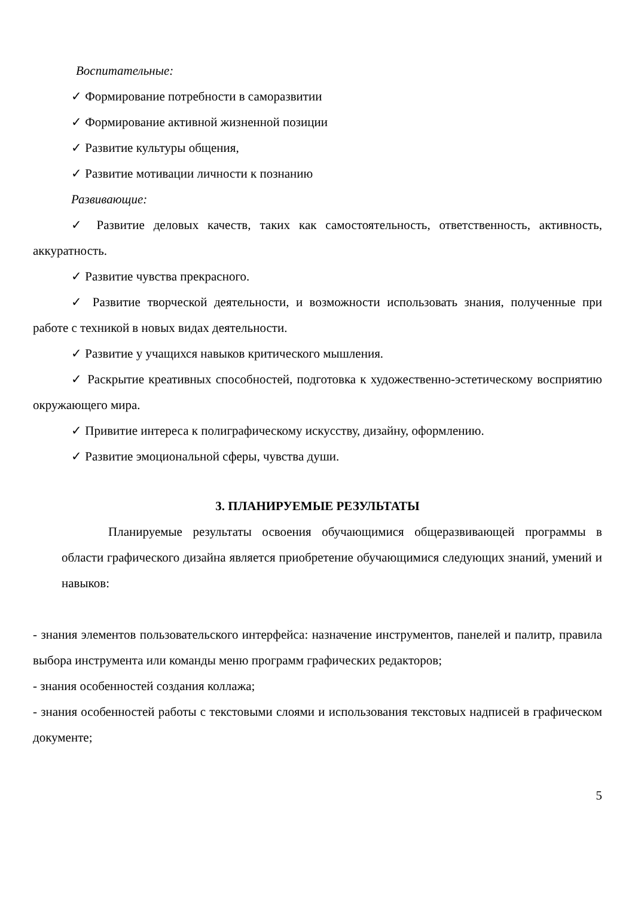Воспитательные:
✓ Формирование потребности в саморазвитии
✓ Формирование активной жизненной позиции
✓ Развитие культуры общения,
✓ Развитие мотивации личности к познанию
Развивающие:
✓ Развитие деловых качеств, таких как самостоятельность, ответственность, активность, аккуратность.
✓ Развитие чувства прекрасного.
✓ Развитие творческой деятельности, и возможности использовать знания, полученные при работе с техникой в новых видах деятельности.
✓ Развитие у учащихся навыков критического мышления.
✓ Раскрытие креативных способностей, подготовка к художественно-эстетическому восприятию окружающего мира.
✓ Привитие интереса к полиграфическому искусству, дизайну, оформлению.
✓ Развитие эмоциональной сферы, чувства души.
3. ПЛАНИРУЕМЫЕ РЕЗУЛЬТАТЫ
Планируемые результаты освоения обучающимися общеразвивающей программы в области графического дизайна является приобретение обучающимися следующих знаний, умений и навыков:
- знания элементов пользовательского интерфейса: назначение инструментов, панелей и палитр, правила выбора инструмента или команды меню программ графических редакторов;
- знания особенностей создания коллажа;
- знания особенностей работы с текстовыми слоями и использования текстовых надписей в графическом документе;
5